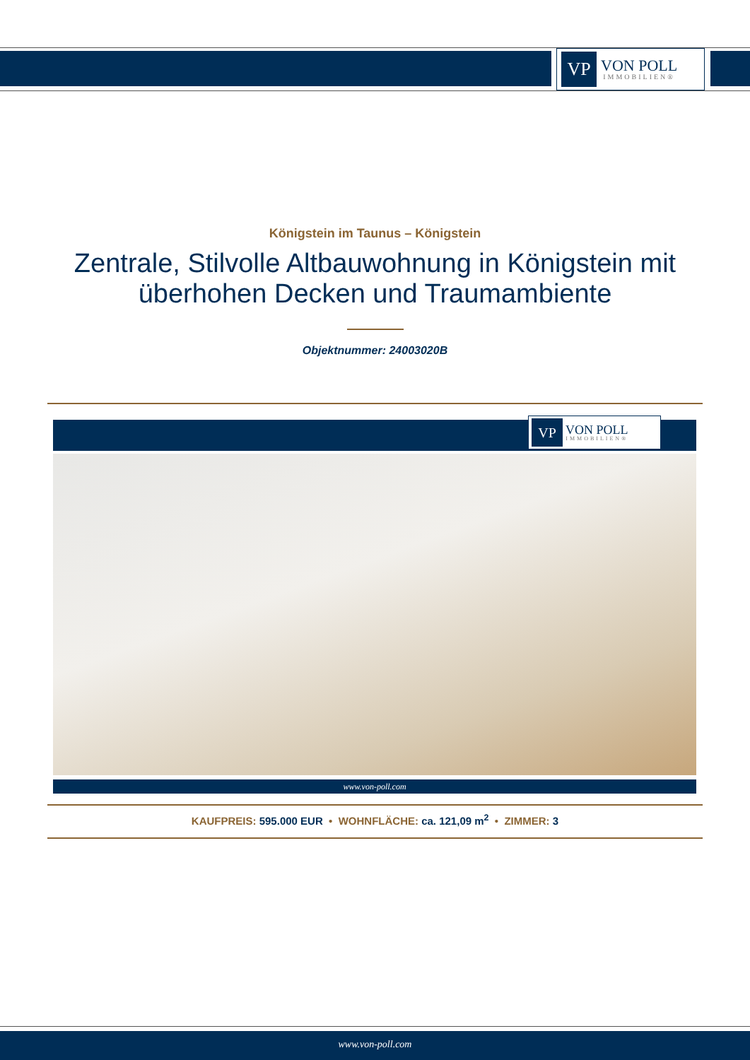VP
VON POLL
IMMOBILIEN®
Königstein im Taunus – Königstein
Zentrale, Stilvolle Altbauwohnung in Königstein mit überhohen Decken und Traumambiente
Objektnummer: 24003020B
VP
VON POLL
IMMOBILIEN®
www.von-poll.com
KAUFPREIS: 595.000 EUR • WOHNFLÄCHE: ca. 121,09 m<sup>2</sup> • ZIMMER: 3
www.von-poll.com